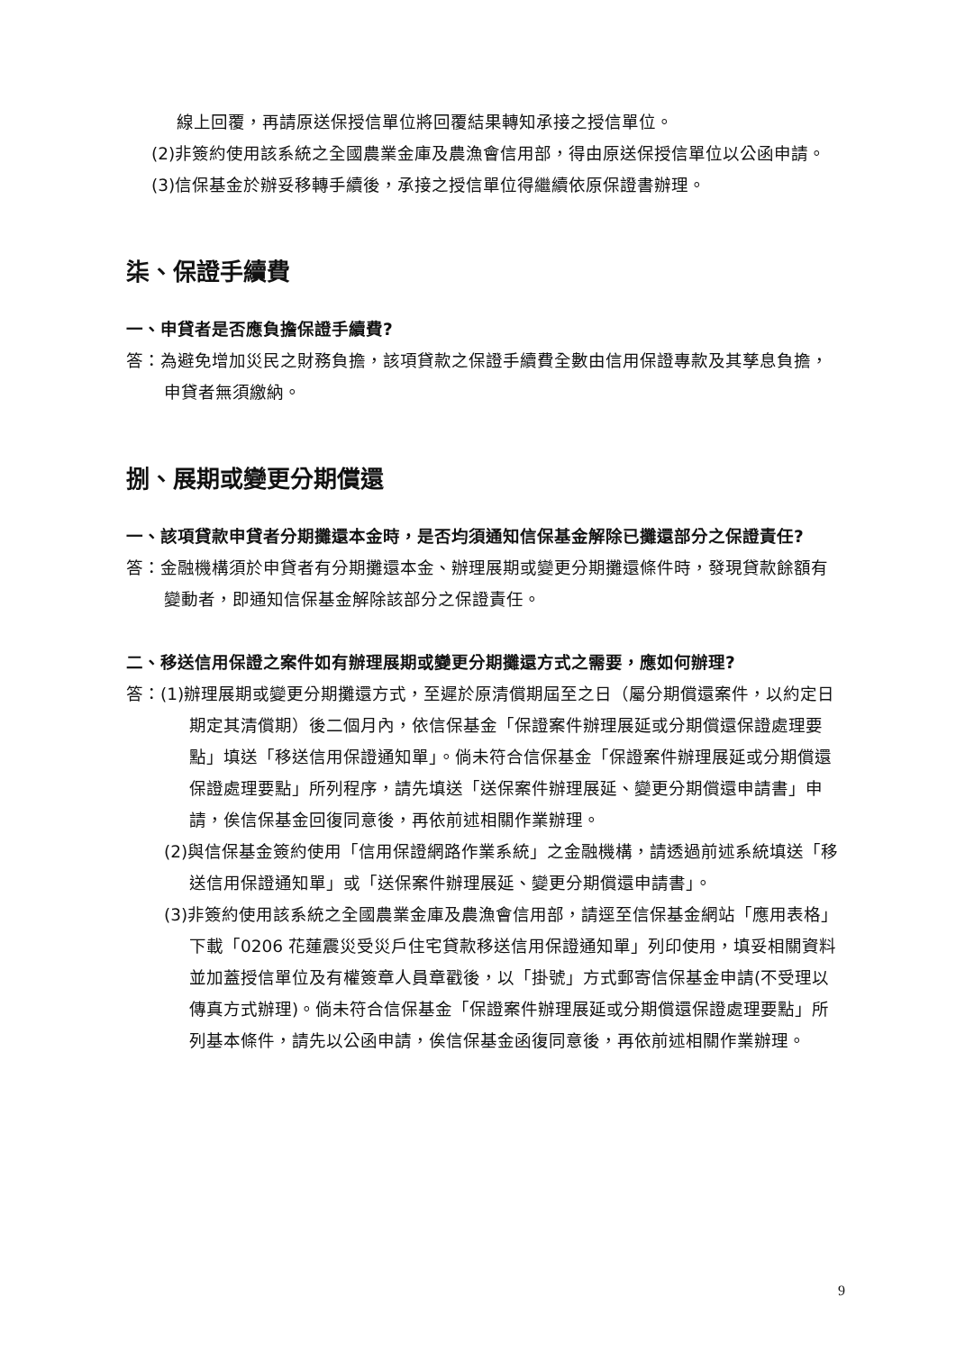線上回覆，再請原送保授信單位將回覆結果轉知承接之授信單位。
(2)非簽約使用該系統之全國農業金庫及農漁會信用部，得由原送保授信單位以公函申請。
(3)信保基金於辦妥移轉手續後，承接之授信單位得繼續依原保證書辦理。
柒、保證手續費
一、申貸者是否應負擔保證手續費?
答：為避免增加災民之財務負擔，該項貸款之保證手續費全數由信用保證專款及其孳息負擔，申貸者無須繳納。
捌、展期或變更分期償還
一、該項貸款申貸者分期攤還本金時，是否均須通知信保基金解除已攤還部分之保證責任?
答：金融機構須於申貸者有分期攤還本金、辦理展期或變更分期攤還條件時，發現貸款餘額有變動者，即通知信保基金解除該部分之保證責任。
二、移送信用保證之案件如有辦理展期或變更分期攤還方式之需要，應如何辦理?
答：(1)辦理展期或變更分期攤還方式，至遲於原清償期屆至之日（屬分期償還案件，以約定日期定其清償期）後二個月內，依信保基金「保證案件辦理展延或分期償還保證處理要點」填送「移送信用保證通知單」。倘未符合信保基金「保證案件辦理展延或分期償還保證處理要點」所列程序，請先填送「送保案件辦理展延、變更分期償還申請書」申請，俟信保基金回復同意後，再依前述相關作業辦理。
(2)與信保基金簽約使用「信用保證網路作業系統」之金融機構，請透過前述系統填送「移送信用保證通知單」或「送保案件辦理展延、變更分期償還申請書」。
(3)非簽約使用該系統之全國農業金庫及農漁會信用部，請逕至信保基金網站「應用表格」下載「0206 花蓮震災受災戶住宅貸款移送信用保證通知單」列印使用，填妥相關資料並加蓋授信單位及有權簽章人員章戳後，以「掛號」方式郵寄信保基金申請(不受理以傳真方式辦理)。倘未符合信保基金「保證案件辦理展延或分期償還保證處理要點」所列基本條件，請先以公函申請，俟信保基金函復同意後，再依前述相關作業辦理。
9